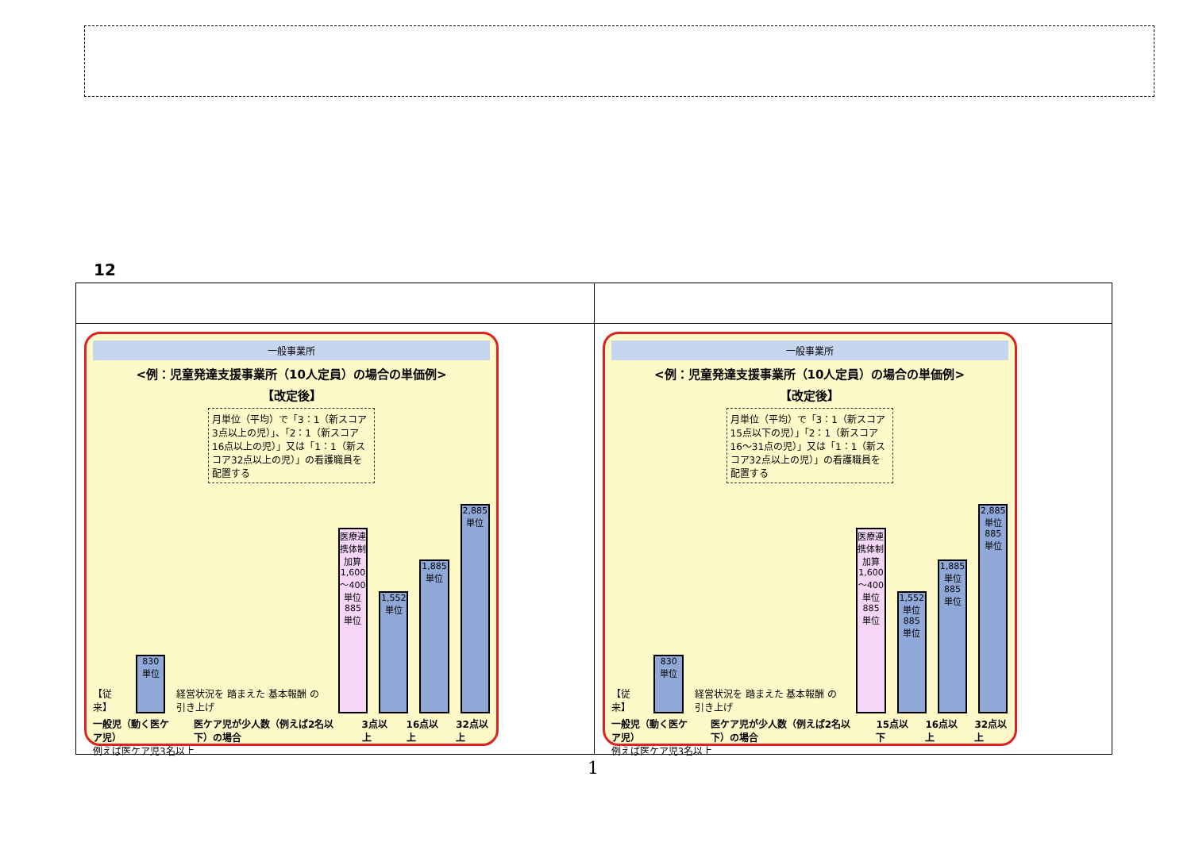12
| 一般事業所 <例：児童発達支援事業所（10人定員）の場合の単価例> 【改定後】 月単位（平均）で「3：1（新スコア3点以上の児）」、「2：1（新スコア16点以上の児）」又は「1：1（新スコア32点以上の児）」の看護職員を配置する 【従来】 830 単位 経営状況を 踏まえた 基本報酬 の引き上げ 医療連携体制加算 1,600～400単位 885 単位 1,552 単位 1,885 単位 2,885 単位 一般児（動く医ケア児） 医ケア児が少人数（例えば2名以下）の場合 3点以上 16点以上 32点以上 例えば医ケア児3名以上 | 一般事業所 <例：児童発達支援事業所（10人定員）の場合の単価例> 【改定後】 月単位（平均）で「3：1（新スコア15点以下の児）」「2：1（新スコア16～31点の児）」又は「1：1（新スコア32点以上の児）」の看護職員を配置する 【従来】 830 単位 経営状況を 踏まえた 基本報酬 の引き上げ 医療連携体制加算 1,600～400単位 885 単位 1,552 単位 885 単位 1,885 単位 885 単位 2,885 単位 885 単位 一般児（動く医ケア児） 医ケア児が少人数（例えば2名以下）の場合 15点以下 16点以上 32点以上 例えば医ケア児3名以上 |
1